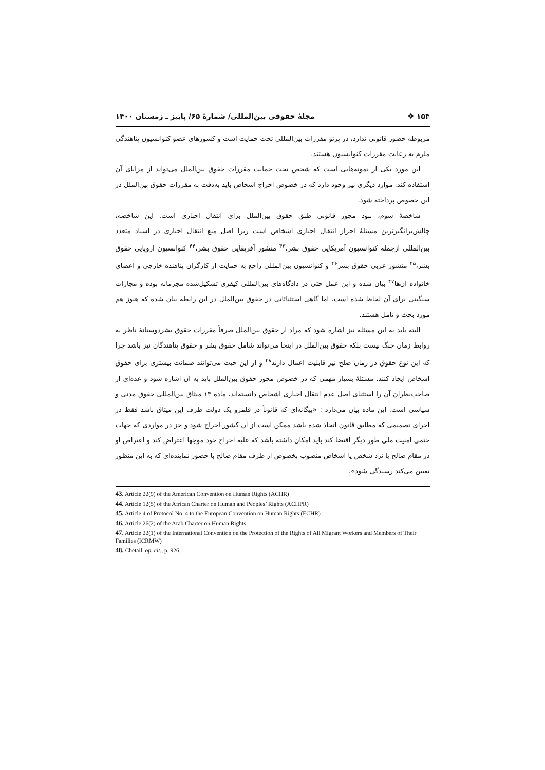۱۵۴ ❖ مجلهٔ حقوقی بین‌المللی/ شمارهٔ ۶۵/ پاییز ـ زمستان ۱۴۰۰
مربوطه حضور قانونی ندارد، در پرتو مقررات بین‌المللی تحت حمایت است و کشورهای عضو کنوانسیون پناهندگی ملزم به رعایت مقررات کنوانسیون هستند.
این مورد یکی از نمونه‌هایی است که شخص تحت حمایت مقررات حقوق بین‌الملل می‌تواند از مزایای آن استفاده کند. موارد دیگری نیز وجود دارد که در خصوص اخراج اشخاص باید به‌دقت به مقررات حقوق بین‌الملل در این خصوص پرداخته شود.
شاخصهٔ سوم، نبود مجوز قانونی طبق حقوق بین‌الملل برای انتقال اجباری است. این شاخصه، چالش‌برانگیزترین مسئلهٔ احراز انتقال اجباری اشخاص است زیرا اصل منع انتقال اجباری در اسناد متعدد بین‌المللی ازجمله کنوانسیون آمریکایی حقوق بشر،<sup>۴۳</sup> منشور آفریقایی حقوق بشر،<sup>۴۴</sup> کنوانسیون اروپایی حقوق بشر،<sup>۴۵</sup> منشور عربی حقوق بشر<sup>۴۶</sup> و کنوانسیون بین‌المللی راجع به حمایت از کارگران پناهندهٔ خارجی و اعضای خانواده آن‌ها<sup>۴۷</sup> بیان شده و این عمل حتی در دادگاه‌های بین‌المللی کیفری تشکیل‌شده مجرمانه بوده و مجازات سنگینی برای آن لحاظ شده است. اما گاهی استثنائاتی در حقوق بین‌الملل در این رابطه بیان شده که هنوز هم مورد بحث و تأمل هستند.
البته باید به این مسئله نیز اشاره شود که مراد از حقوق بین‌الملل صرفاً مقررات حقوق بشردوستانهٔ ناظر به روابط زمان جنگ نیست بلکه حقوق بین‌الملل در اینجا می‌تواند شامل حقوق بشر و حقوق پناهندگان نیز باشد چرا که این نوع حقوق در زمان صلح نیز قابلیت اعمال دارند<sup>۴۸</sup> و از این حیث می‌توانند ضمانت بیشتری برای حقوق اشخاص ایجاد کنند. مسئلهٔ بسیار مهمی که در خصوص مجوز حقوق بین‌الملل باید به آن اشاره شود و عده‌ای از صاحب‌نظران آن را استثنای اصل عدم انتقال اجباری اشخاص دانسته‌اند، ماده ۱۳ میثاق بین‌المللی حقوق مدنی و سیاسی است. این ماده بیان می‌دارد : «بیگانه‌ای که قانوناً در قلمرو یک دولت طرف این میثاق باشد فقط در اجرای تصمیمی که مطابق قانون اتخاذ شده باشد ممکن است از آن کشور اخراج شود و جز در مواردی که جهات حتمی امنیت ملی طور دیگر اقتضا کند باید امکان داشته باشد که علیه اخراج خود موجها اعتراض کند و اعتراض او در مقام صالح یا نزد شخص یا اشخاص منصوب بخصوص از طرف مقام صالح با حضور نماینده‌ای که به این منظور تعیین می‌کند رسیدگی شود».
43. Article 22(9) of the American Convention on Human Rights (ACHR)
44. Article 12(5) of the African Charter on Human and Peoples’ Rights (ACHPR)
45. Article 4 of Protocol No. 4 to the European Convention on Human Rights (ECHR)
46. Article 26(2) of the Arab Charter on Human Rights
47. Article 22(1) of the International Convention on the Protection of the Rights of All Migrant Workers and Members of Their Families (ICRMW)
48. Chetail, op. cit., p. 926.